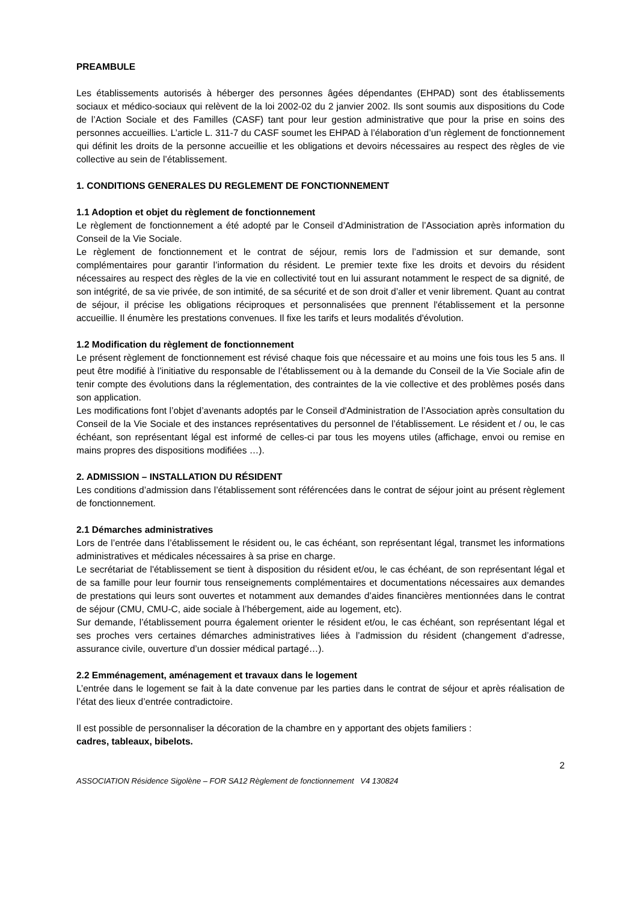PREAMBULE
Les établissements autorisés à héberger des personnes âgées dépendantes (EHPAD) sont des établissements sociaux et médico-sociaux qui relèvent de la loi 2002-02 du 2 janvier 2002. Ils sont soumis aux dispositions du Code de l’Action Sociale et des Familles (CASF) tant pour leur gestion administrative que pour la prise en soins des personnes accueillies. L’article L. 311-7 du CASF soumet les EHPAD à l’élaboration d’un règlement de fonctionnement qui définit les droits de la personne accueillie et les obligations et devoirs nécessaires au respect des règles de vie collective au sein de l’établissement.
1. CONDITIONS GENERALES DU REGLEMENT DE FONCTIONNEMENT
1.1 Adoption et objet du règlement de fonctionnement
Le règlement de fonctionnement a été adopté par le Conseil d’Administration de l’Association après information du Conseil de la Vie Sociale.
Le règlement de fonctionnement et le contrat de séjour, remis lors de l’admission et sur demande, sont complémentaires pour garantir l’information du résident. Le premier texte fixe les droits et devoirs du résident nécessaires au respect des règles de la vie en collectivité tout en lui assurant notamment le respect de sa dignité, de son intégrité, de sa vie privée, de son intimité, de sa sécurité et de son droit d’aller et venir librement. Quant au contrat de séjour, il précise les obligations réciproques et personnalisées que prennent l'établissement et la personne accueillie. Il énumère les prestations convenues. Il fixe les tarifs et leurs modalités d'évolution.
1.2 Modification du règlement de fonctionnement
Le présent règlement de fonctionnement est révisé chaque fois que nécessaire et au moins une fois tous les 5 ans. Il peut être modifié à l’initiative du responsable de l’établissement ou à la demande du Conseil de la Vie Sociale afin de tenir compte des évolutions dans la réglementation, des contraintes de la vie collective et des problèmes posés dans son application.
Les modifications font l’objet d’avenants adoptés par le Conseil d'Administration de l’Association après consultation du Conseil de la Vie Sociale et des instances représentatives du personnel de l’établissement. Le résident et / ou, le cas échéant, son représentant légal est informé de celles-ci par tous les moyens utiles (affichage, envoi ou remise en mains propres des dispositions modifiées …).
2. ADMISSION – INSTALLATION DU RÉSIDENT
Les conditions d’admission dans l’établissement sont référencées dans le contrat de séjour joint au présent règlement de fonctionnement.
2.1 Démarches administratives
Lors de l’entrée dans l’établissement le résident ou, le cas échéant, son représentant légal, transmet les informations administratives et médicales nécessaires à sa prise en charge.
Le secrétariat de l'établissement se tient à disposition du résident et/ou, le cas échéant, de son représentant légal et de sa famille pour leur fournir tous renseignements complémentaires et documentations nécessaires aux demandes de prestations qui leurs sont ouvertes et notamment aux demandes d’aides financières mentionnées dans le contrat de séjour (CMU, CMU-C, aide sociale à l’hébergement, aide au logement, etc).
Sur demande, l’établissement pourra également orienter le résident et/ou, le cas échéant, son représentant légal et ses proches vers certaines démarches administratives liées à l’admission du résident (changement d’adresse, assurance civile, ouverture d’un dossier médical partagé…).
2.2 Emménagement, aménagement et travaux dans le logement
L’entrée dans le logement se fait à la date convenue par les parties dans le contrat de séjour et après réalisation de l’état des lieux d’entrée contradictoire.
Il est possible de personnaliser la décoration de la chambre en y apportant des objets familiers :
cadres, tableaux, bibelots.
2
ASSOCIATION Résidence Sigolène – FOR SA12 Règlement de fonctionnement V4 130824